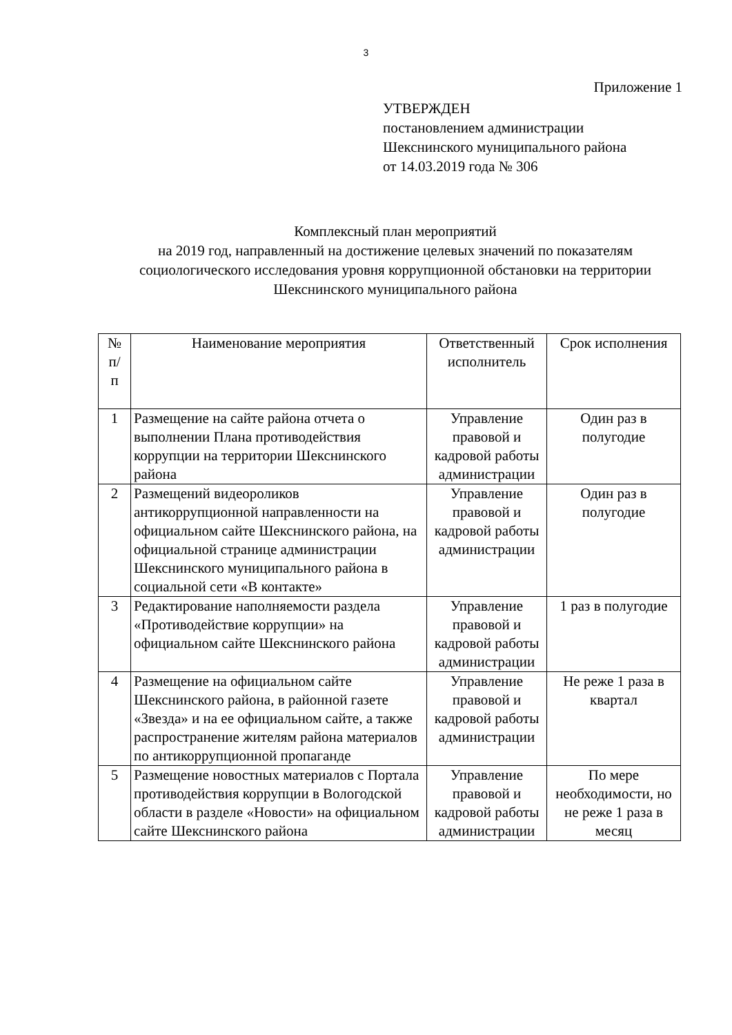3
Приложение 1
УТВЕРЖДЕН
постановлением администрации
Шекснинского муниципального района
от 14.03.2019 года № 306
Комплексный план мероприятий
на 2019 год, направленный на достижение целевых значений по показателям социологического исследования уровня коррупционной обстановки на территории Шекснинского муниципального района
| № п/ п | Наименование мероприятия | Ответственный исполнитель | Срок исполнения |
| --- | --- | --- | --- |
| 1 | Размещение на сайте района отчета о выполнении Плана противодействия коррупции на территории Шекснинского района | Управление правовой и кадровой работы администрации | Один раз в полугодие |
| 2 | Размещений видеороликов антикоррупционной направленности на официальном сайте Шекснинского района, на официальной странице администрации Шекснинского муниципального района в социальной сети «В контакте» | Управление правовой и кадровой работы администрации | Один раз в полугодие |
| 3 | Редактирование наполняемости раздела «Противодействие коррупции» на официальном сайте Шекснинского района | Управление правовой и кадровой работы администрации | 1 раз в полугодие |
| 4 | Размещение на официальном сайте Шекснинского района, в районной газете «Звезда» и на ее официальном сайте, а также распространение жителям района материалов по антикоррупционной пропаганде | Управление правовой и кадровой работы администрации | Не реже 1 раза в квартал |
| 5 | Размещение новостных материалов с Портала противодействия коррупции в Вологодской области в разделе «Новости» на официальном сайте Шекснинского района | Управление правовой и кадровой работы администрации | По мере необходимости, но не реже 1 раза в месяц |